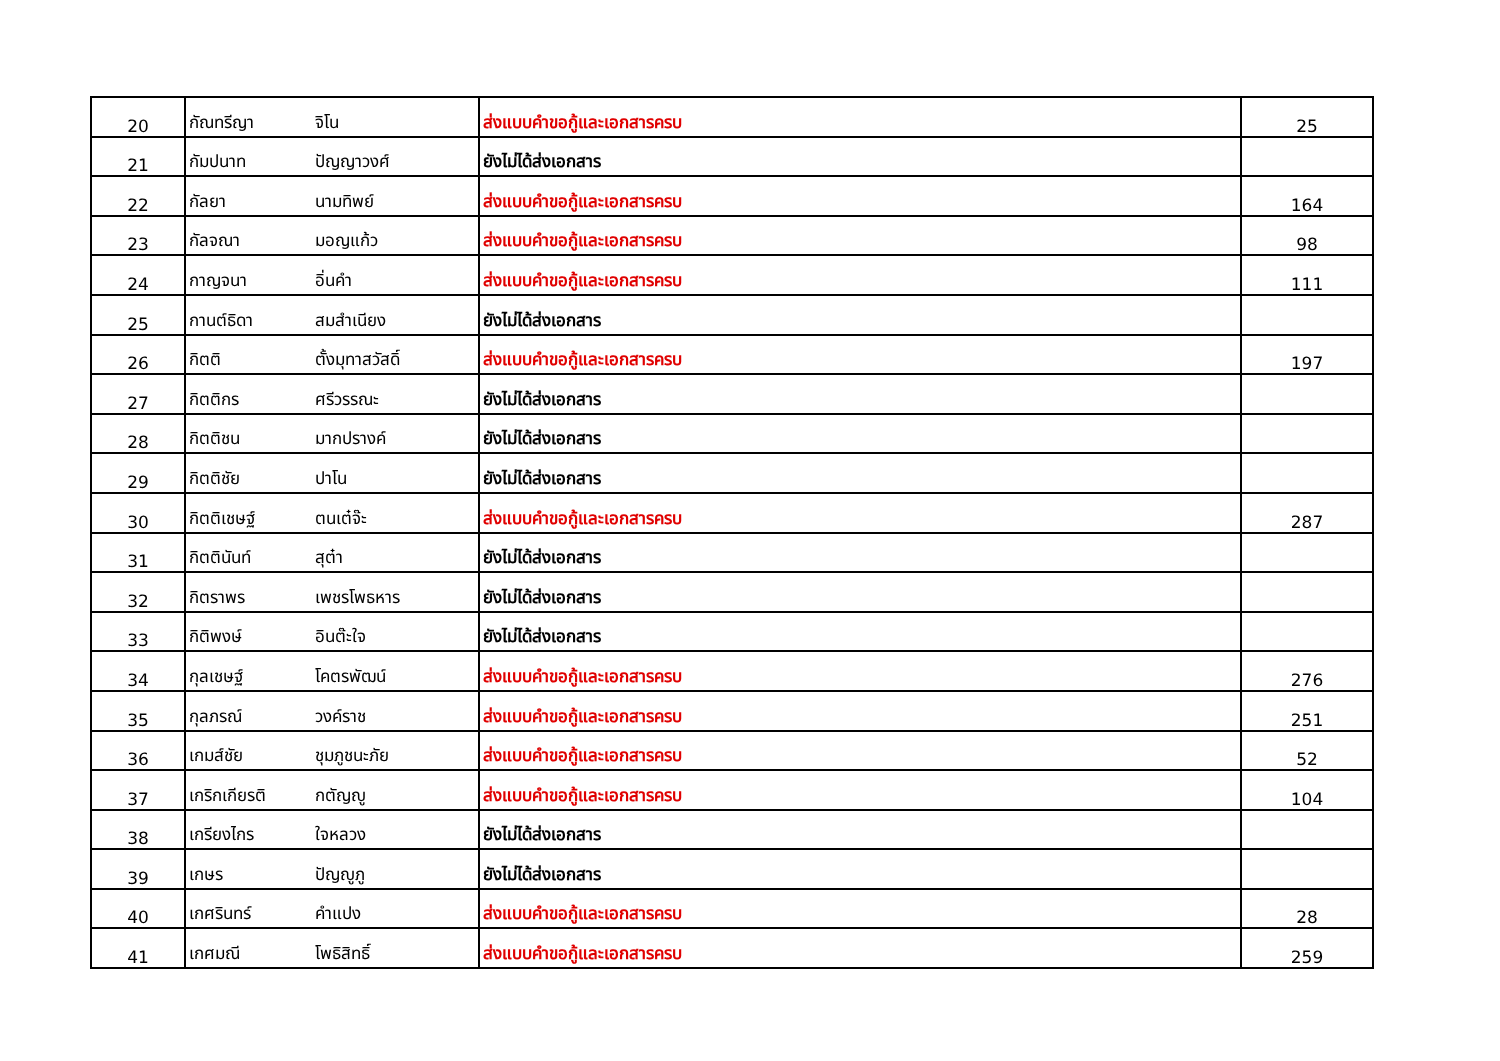| 20 | กัณทรีญา | จิโน | ส่งแบบคำขอกู้และเอกสารครบ | 25 |
| 21 | กัมปนาท | ปัญญาวงศ์ | ยังไม่ได้ส่งเอกสาร | |
| 22 | กัลยา | นามทิพย์ | ส่งแบบคำขอกู้และเอกสารครบ | 164 |
| 23 | กัลจณา | มอญแก้ว | ส่งแบบคำขอกู้และเอกสารครบ | 98 |
| 24 | กาญจนา | อิ่นคำ | ส่งแบบคำขอกู้และเอกสารครบ | 111 |
| 25 | กานต์ธิดา | สมสำเนียง | ยังไม่ได้ส่งเอกสาร | |
| 26 | กิตติ | ตั้งมุทาสวัสดิ์ | ส่งแบบคำขอกู้และเอกสารครบ | 197 |
| 27 | กิตติกร | ศรีวรรณะ | ยังไม่ได้ส่งเอกสาร | |
| 28 | กิตติชน | มากปรางค์ | ยังไม่ได้ส่งเอกสาร | |
| 29 | กิตติชัย | ปาโน | ยังไม่ได้ส่งเอกสาร | |
| 30 | กิตติเชษฐ์ | ตนเต๋จ๊ะ | ส่งแบบคำขอกู้และเอกสารครบ | 287 |
| 31 | กิตตินันท์ | สุต๋า | ยังไม่ได้ส่งเอกสาร | |
| 32 | กิตราพร | เพชรโพธหาร | ยังไม่ได้ส่งเอกสาร | |
| 33 | กิติพงษ์ | อินต๊ะใจ | ยังไม่ได้ส่งเอกสาร | |
| 34 | กุลเชษฐ์ | โคตรพัฒน์ | ส่งแบบคำขอกู้และเอกสารครบ | 276 |
| 35 | กุลภรณ์ | วงค์ราช | ส่งแบบคำขอกู้และเอกสารครบ | 251 |
| 36 | เกมส์ชัย | ชุมภูชนะภัย | ส่งแบบคำขอกู้และเอกสารครบ | 52 |
| 37 | เกริกเกียรติ | กตัญญู | ส่งแบบคำขอกู้และเอกสารครบ | 104 |
| 38 | เกรียงไกร | ใจหลวง | ยังไม่ได้ส่งเอกสาร | |
| 39 | เกษร | ปัญญูภู | ยังไม่ได้ส่งเอกสาร | |
| 40 | เกศรินทร์ | คำแปง | ส่งแบบคำขอกู้และเอกสารครบ | 28 |
| 41 | เกศมณี | โพธิสิทธิ์ | ส่งแบบคำขอกู้และเอกสารครบ | 259 |